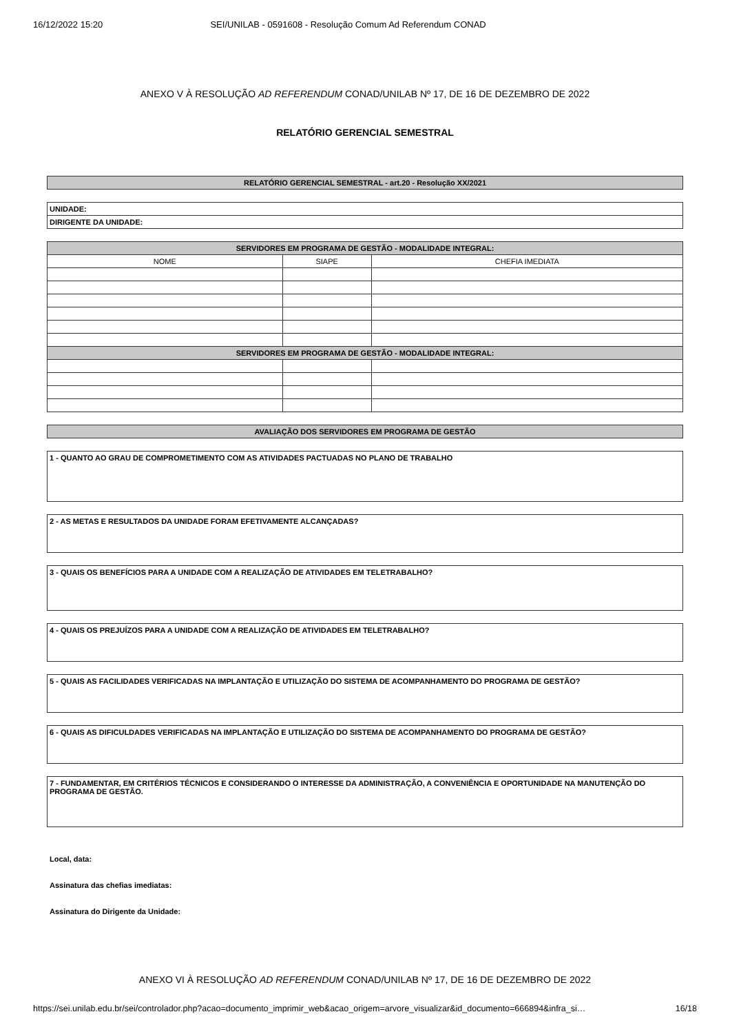16/12/2022 15:20 SEI/UNILAB - 0591608 - Resolução Comum Ad Referendum CONAD
ANEXO V À RESOLUÇÃO AD REFERENDUM CONAD/UNILAB Nº 17, DE 16 DE DEZEMBRO DE 2022
RELATÓRIO GERENCIAL SEMESTRAL
| RELATÓRIO GERENCIAL SEMESTRAL - art.20 - Resolução XX/2021 |
| UNIDADE: |
| DIRIGENTE DA UNIDADE: |
| SERVIDORES EM PROGRAMA DE GESTÃO - MODALIDADE INTEGRAL: | | |
| NOME | SIAPE | CHEFIA IMEDIATA |
| SERVIDORES EM PROGRAMA DE GESTÃO - MODALIDADE INTEGRAL: | | |
| AVALIAÇÃO DOS SERVIDORES EM PROGRAMA DE GESTÃO |
1 - QUANTO AO GRAU DE COMPROMETIMENTO COM AS ATIVIDADES PACTUADAS NO PLANO DE TRABALHO
2 - AS METAS E RESULTADOS DA UNIDADE FORAM EFETIVAMENTE ALCANÇADAS?
3 - QUAIS OS BENEFÍCIOS PARA A UNIDADE COM A REALIZAÇÃO DE ATIVIDADES EM TELETRABALHO?
4 - QUAIS OS PREJUÍZOS PARA A UNIDADE COM A REALIZAÇÃO DE ATIVIDADES EM TELETRABALHO?
5 - QUAIS AS FACILIDADES VERIFICADAS NA IMPLANTAÇÃO E UTILIZAÇÃO DO SISTEMA DE ACOMPANHAMENTO DO PROGRAMA DE GESTÃO?
6 - QUAIS AS DIFICULDADES VERIFICADAS NA IMPLANTAÇÃO E UTILIZAÇÃO DO SISTEMA DE ACOMPANHAMENTO DO PROGRAMA DE GESTÃO?
7 - FUNDAMENTAR, EM CRITÉRIOS TÉCNICOS E CONSIDERANDO O INTERESSE DA ADMINISTRAÇÃO, A CONVENIÊNCIA E OPORTUNIDADE NA MANUTENÇÃO DO PROGRAMA DE GESTÃO.
Local, data:
Assinatura das chefias imediatas:
Assinatura do Dirigente da Unidade:
ANEXO VI À RESOLUÇÃO AD REFERENDUM CONAD/UNILAB Nº 17, DE 16 DE DEZEMBRO DE 2022
https://sei.unilab.edu.br/sei/controlador.php?acao=documento_imprimir_web&acao_origem=arvore_visualizar&id_documento=666894&infra_si… 16/18